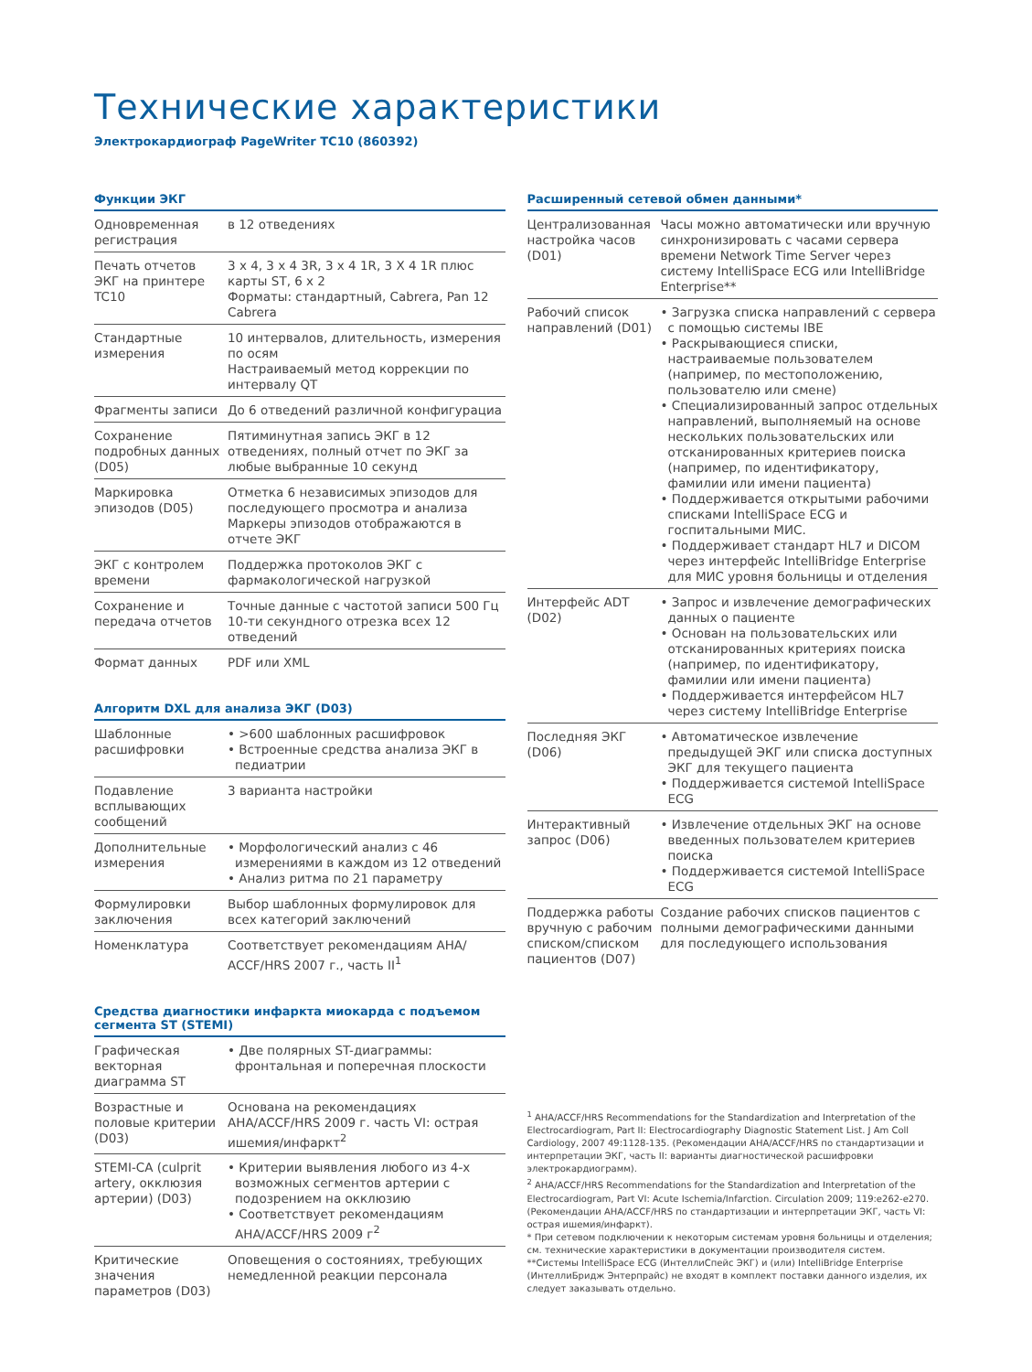Технические характеристики
Электрокардиограф PageWriter TC10 (860392)
Функции ЭКГ
| Одновременная регистрация | в 12 отведениях |
| Печать отчетов ЭКГ на принтере TC10 | 3 x 4, 3 x 4 3R, 3 x 4 1R, 3 X 4 1R плюс карты ST, 6 x 2 Форматы: стандартный, Cabrera, Pan 12 Cabrera |
| Стандартные измерения | 10 интервалов, длительность, измерения по осям Настраиваемый метод коррекции по интервалу QT |
| Фрагменты записи | До 6 отведений различной конфигурациа |
| Сохранение подробных данных (D05) | Пятиминутная запись ЭКГ в 12 отведениях, полный отчет по ЭКГ за любые выбранные 10 секунд |
| Маркировка эпизодов (D05) | Отметка 6 независимых эпизодов для последующего просмотра и анализа Маркеры эпизодов отображаются в отчете ЭКГ |
| ЭКГ с контролем времени | Поддержка протоколов ЭКГ с фармакологической нагрузкой |
| Сохранение и передача отчетов | Точные данные с частотой записи 500 Гц 10-ти секундного отрезка всех 12 отведений |
| Формат данных | PDF или XML |
Алгоритм DXL для анализа ЭКГ (D03)
| Шаблонные расшифровки | • >600 шаблонных расшифровок • Встроенные средства анализа ЭКГ в педиатрии |
| Подавление всплывающих сообщений | 3 варианта настройки |
| Дополнительные измерения | • Морфологический анализ с 46 измерениями в каждом из 12 отведений • Анализ ритма по 21 параметру |
| Формулировки заключения | Выбор шаблонных формулировок для всех категорий заключений |
| Номенклатура | Соответствует рекомендациям AHA/ ACCF/HRS 2007 г., часть II<sup>1</sup> |
Средства диагностики инфаркта миокарда с подъемом сегмента ST (STEMI)
| Графическая векторная диаграмма ST | • Две полярных ST-диаграммы: фронтальная и поперечная плоскости |
| Возрастные и половые критерии (D03) | Основана на рекомендациях AHA/ACCF/HRS 2009 г. часть VI: острая ишемия/инфаркт<sup>2</sup> |
| STEMI-CA (culprit artery, окклюзия артерии) (D03) | • Критерии выявления любого из 4-х возможных сегментов артерии с подозрением на окклюзию • Соответствует рекомендациям AHA/ACCF/HRS 2009 г<sup>2</sup> |
| Критические значения параметров (D03) | Оповещения о состояниях, требующих немедленной реакции персонала |
Расширенный сетевой обмен данными*
| Централизованная настройка часов (D01) | Часы можно автоматически или вручную синхронизировать с часами сервера времени Network Time Server через систему IntelliSpace ECG или IntelliBridge Enterprise** |
| Рабочий список направлений (D01) | • Загрузка списка направлений с сервера с помощью системы IBE • Раскрывающиеся списки, настраиваемые пользователем (например, по местоположению, пользователю или смене) • Специализированный запрос отдельных направлений, выполняемый на основе нескольких пользовательских или отсканированных критериев поиска (например, по идентификатору, фамилии или имени пациента) • Поддерживается открытыми рабочими списками IntelliSpace ECG и госпитальными МИС. • Поддерживает стандарт HL7 и DICOM через интерфейс IntelliBridge Enterprise для МИС уровня больницы и отделения |
| Интерфейс ADT (D02) | • Запрос и извлечение демографических данных о пациенте • Основан на пользовательских или отсканированных критериях поиска (например, по идентификатору, фамилии или имени пациента) • Поддерживается интерфейсом HL7 через систему IntelliBridge Enterprise |
| Последняя ЭКГ (D06) | • Автоматическое извлечение предыдущей ЭКГ или списка доступных ЭКГ для текущего пациента • Поддерживается системой IntelliSpace ECG |
| Интерактивный запрос (D06) | • Извлечение отдельных ЭКГ на основе введенных пользователем критериев поиска • Поддерживается системой IntelliSpace ECG |
| Поддержка работы вручную с рабочим списком/списком пациентов (D07) | Создание рабочих списков пациентов с полными демографическими данными для последующего использования |
<sup>1</sup> AHA/ACCF/HRS Recommendations for the Standardization and Interpretation of the Electrocardiogram, Part II: Electrocardiography Diagnostic Statement List. J Am Coll Cardiology, 2007 49:1128-135. (Рекомендации AHA/ACCF/HRS по стандартизации и интерпретации ЭКГ, часть II: варианты диагностической расшифровки электрокардиограмм).
<sup>2</sup> AHA/ACCF/HRS Recommendations for the Standardization and Interpretation of the Electrocardiogram, Part VI: Acute Ischemia/Infarction. Circulation 2009; 119:e262-e270. (Рекомендации AHA/ACCF/HRS по стандартизации и интерпретации ЭКГ, часть VI: острая ишемия/инфаркт).
* При сетевом подключении к некоторым системам уровня больницы и отделения; см. технические характеристики в документации производителя систем.
**Системы IntelliSpace ECG (ИнтеллиСпейс ЭКГ) и (или) IntelliBridge Enterprise (ИнтеллиБридж Энтерпрайс) не входят в комплект поставки данного изделия, их следует заказывать отдельно.